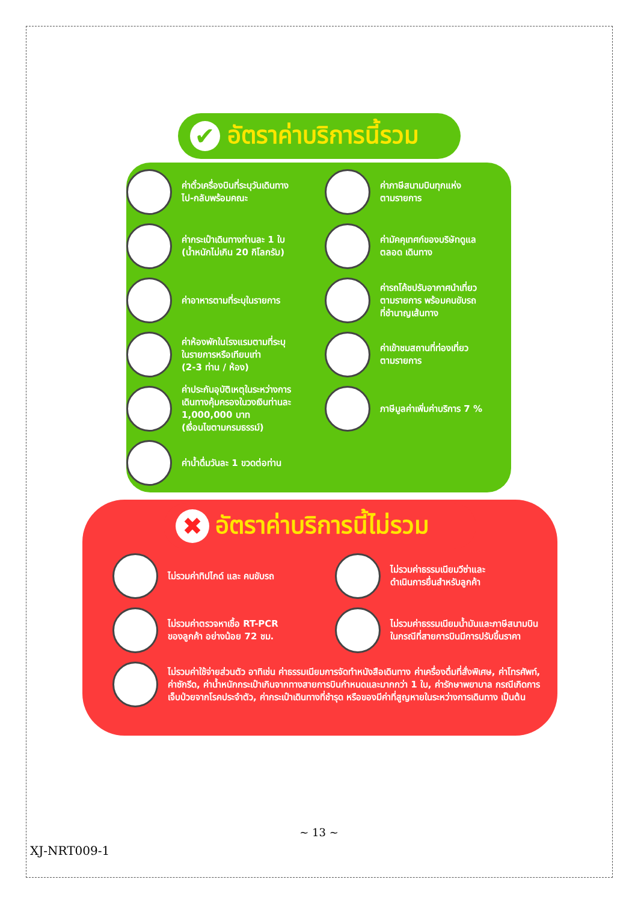✔ อัตราค่าบริการนี้รวม
ค่าตั๋วเครื่องบินที่ระบุวันเดินทาง
ไป-กลับพร้อมคณะ
ค่ากระเป๋าเดินทางท่านละ 1 ใบ
(น้ำหนักไม่เกิน 20 กิโลกรัม)
ค่าอาหารตามที่ระบุในรายการ
ค่าห้องพักในโรงแรมตามที่ระบุ
ในรายการหรือเทียบเท่า
(2-3 ท่าน / ห้อง)
ค่าประกันอุบัติเหตุในระหว่างการ
เดินทางคุ้มครองในวงเงินท่านละ
1,000,000 บาท
(เงื่อนไขตามกรมธรรม์)
ค่าน้ำดื่มวันละ 1 ขวดต่อท่าน
ค่าภาษีสนามบินทุกแห่ง
ตามรายการ
ค่ามัคคุเทศก์ของบริษัทดูแล
ตลอด เดินทาง
ค่ารถโค้ชปรับอากาศนำเที่ยว
ตามรายการ พร้อมคนขับรถ
ที่ชำนาญเส้นทาง
ค่าเข้าชมสถานที่ท่องเที่ยว
ตามรายการ
ภาษีมูลค่าเพิ่มค่าบริการ 7 %
✖ อัตราค่าบริการนี้ไม่รวม
ไม่รวมค่าทิปไกด์ และ คนขับรถ
ไม่รวมค่าธรรมเนียมวีซ่าและ
ดำเนินการยื่นสำหรับลูกค้า
ไม่รวมค่าตรวจหาเชื้อ RT-PCR
ของลูกค้า อย่างน้อย 72 ชม.
ไม่รวมค่าธรรมเนียมน้ำมันและภาษีสนามบิน
ในกรณีที่สายการบินมีการปรับขึ้นราคา
ไม่รวมค่าใช้จ่ายส่วนตัว อาทิเช่น ค่าธรรมเนียมการจัดทำหนังสือเดินทาง ค่าเครื่องดื่มที่สั่งพิเศษ, ค่าโทรศัพท์, ค่าซักรีด, ค่าน้ำหนักกระเป๋าเกินจากทางสายการบินกำหนดและมากกว่า 1 ใบ, ค่ารักษาพยาบาล กรณีเกิดการเจ็บป่วยจากโรคประจำตัว, ค่ากระเป๋าเดินทางที่ชำรุด หรือของมีค่าที่สูญหายในระหว่างการเดินทาง เป็นต้น
~ 13 ~
XJ-NRT009-1